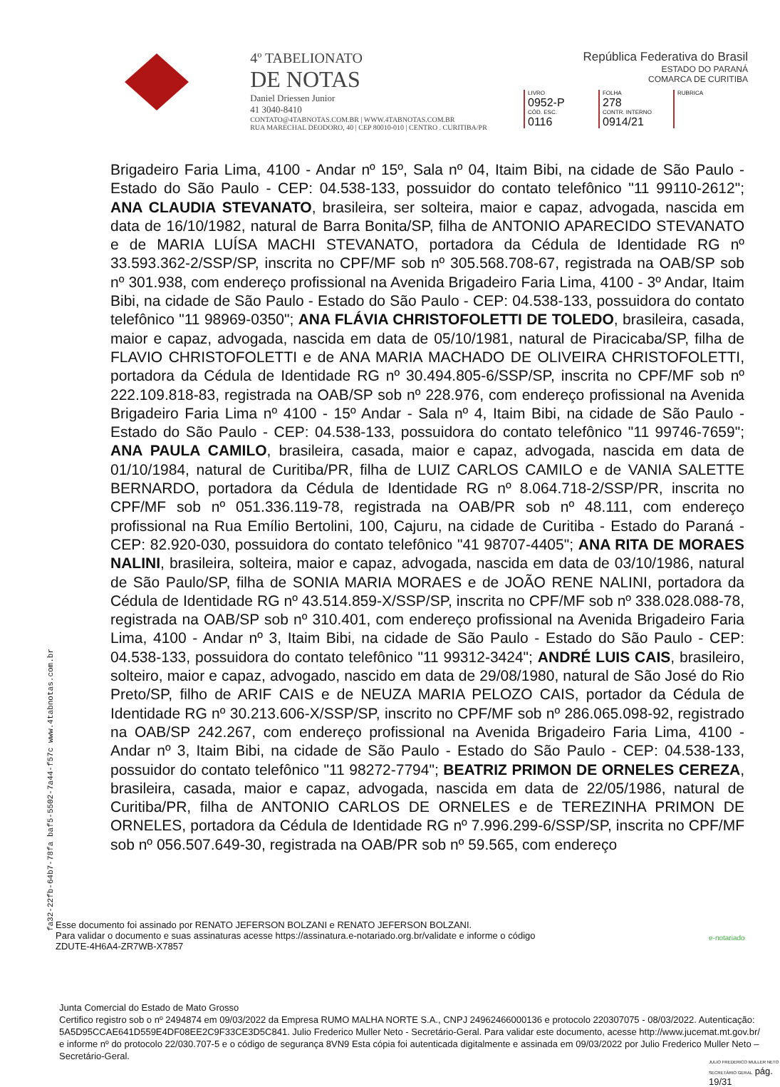4º TABELIONATO
DE NOTAS
Daniel Driessen Junior
41 3040-8410
CONTATO@4TABNOTAS.COM.BR | WWW.4TABNOTAS.COM.BR
RUA MARECHAL DEODORO, 40 | CEP 80010-010 | CENTRO . CURITIBA/PR
República Federativa do Brasil
ESTADO DO PARANÁ
COMARCA DE CURITIBA
| LIVRO 0952-P | FOLHA 278 | RUBRICA |
| CÓD. ESC. 0116 | CONTR. INTERNO 0914/21 | |
Brigadeiro Faria Lima, 4100 - Andar nº 15º, Sala nº 04, Itaim Bibi, na cidade de São Paulo - Estado do São Paulo - CEP: 04.538-133, possuidor do contato telefônico "11 99110-2612"; ANA CLAUDIA STEVANATO, brasileira, ser solteira, maior e capaz, advogada, nascida em data de 16/10/1982, natural de Barra Bonita/SP, filha de ANTONIO APARECIDO STEVANATO e de MARIA LUÍSA MACHI STEVANATO, portadora da Cédula de Identidade RG nº 33.593.362-2/SSP/SP, inscrita no CPF/MF sob nº 305.568.708-67, registrada na OAB/SP sob nº 301.938, com endereço profissional na Avenida Brigadeiro Faria Lima, 4100 - 3º Andar, Itaim Bibi, na cidade de São Paulo - Estado do São Paulo - CEP: 04.538-133, possuidora do contato telefônico "11 98969-0350"; ANA FLÁVIA CHRISTOFOLETTI DE TOLEDO, brasileira, casada, maior e capaz, advogada, nascida em data de 05/10/1981, natural de Piracicaba/SP, filha de FLAVIO CHRISTOFOLETTI e de ANA MARIA MACHADO DE OLIVEIRA CHRISTOFOLETTI, portadora da Cédula de Identidade RG nº 30.494.805-6/SSP/SP, inscrita no CPF/MF sob nº 222.109.818-83, registrada na OAB/SP sob nº 228.976, com endereço profissional na Avenida Brigadeiro Faria Lima nº 4100 - 15º Andar - Sala nº 4, Itaim Bibi, na cidade de São Paulo - Estado do São Paulo - CEP: 04.538-133, possuidora do contato telefônico "11 99746-7659"; ANA PAULA CAMILO, brasileira, casada, maior e capaz, advogada, nascida em data de 01/10/1984, natural de Curitiba/PR, filha de LUIZ CARLOS CAMILO e de VANIA SALETTE BERNARDO, portadora da Cédula de Identidade RG nº 8.064.718-2/SSP/PR, inscrita no CPF/MF sob nº 051.336.119-78, registrada na OAB/PR sob nº 48.111, com endereço profissional na Rua Emílio Bertolini, 100, Cajuru, na cidade de Curitiba - Estado do Paraná - CEP: 82.920-030, possuidora do contato telefônico "41 98707-4405"; ANA RITA DE MORAES NALINI, brasileira, solteira, maior e capaz, advogada, nascida em data de 03/10/1986, natural de São Paulo/SP, filha de SONIA MARIA MORAES e de JOÃO RENE NALINI, portadora da Cédula de Identidade RG nº 43.514.859-X/SSP/SP, inscrita no CPF/MF sob nº 338.028.088-78, registrada na OAB/SP sob nº 310.401, com endereço profissional na Avenida Brigadeiro Faria Lima, 4100 - Andar nº 3, Itaim Bibi, na cidade de São Paulo - Estado do São Paulo - CEP: 04.538-133, possuidora do contato telefônico "11 99312-3424"; ANDRÉ LUIS CAIS, brasileiro, solteiro, maior e capaz, advogado, nascido em data de 29/08/1980, natural de São José do Rio Preto/SP, filho de ARIF CAIS e de NEUZA MARIA PELOZO CAIS, portador da Cédula de Identidade RG nº 30.213.606-X/SSP/SP, inscrito no CPF/MF sob nº 286.065.098-92, registrado na OAB/SP 242.267, com endereço profissional na Avenida Brigadeiro Faria Lima, 4100 - Andar nº 3, Itaim Bibi, na cidade de São Paulo - Estado do São Paulo - CEP: 04.538-133, possuidor do contato telefônico "11 98272-7794"; BEATRIZ PRIMON DE ORNELES CEREZA, brasileira, casada, maior e capaz, advogada, nascida em data de 22/05/1986, natural de Curitiba/PR, filha de ANTONIO CARLOS DE ORNELES e de TEREZINHA PRIMON DE ORNELES, portadora da Cédula de Identidade RG nº 7.996.299-6/SSP/SP, inscrita no CPF/MF sob nº 056.507.649-30, registrada na OAB/PR sob nº 59.565, com endereço
fa32-22fb-64b7-78fa baf5-5502-7a44-f57c www.4tabnotas.com.br
Esse documento foi assinado por RENATO JEFERSON BOLZANI e RENATO JEFERSON BOLZANI.
Para validar o documento e suas assinaturas acesse https://assinatura.e-notariado.org.br/validate e informe o código
ZDUTE-4H6A4-ZR7WB-X7857
e-notariado
Junta Comercial do Estado de Mato Grosso
Certifico registro sob o nº 2494874 em 09/03/2022 da Empresa RUMO MALHA NORTE S.A., CNPJ 24962466000136 e protocolo 220307075 - 08/03/2022. Autenticação: 5A5D95CCAE641D559E4DF08EE2C9F33CE3D5C841. Julio Frederico Muller Neto - Secretário-Geral. Para validar este documento, acesse http://www.jucemat.mt.gov.br/ e informe nº do protocolo 22/030.707-5 e o código de segurança 8VN9 Esta cópia foi autenticada digitalmente e assinada em 09/03/2022 por Julio Frederico Muller Neto – Secretário-Geral.
JULIO FREDERICO MULLER NETO SECRETÁRIO GERAL pág. 19/31